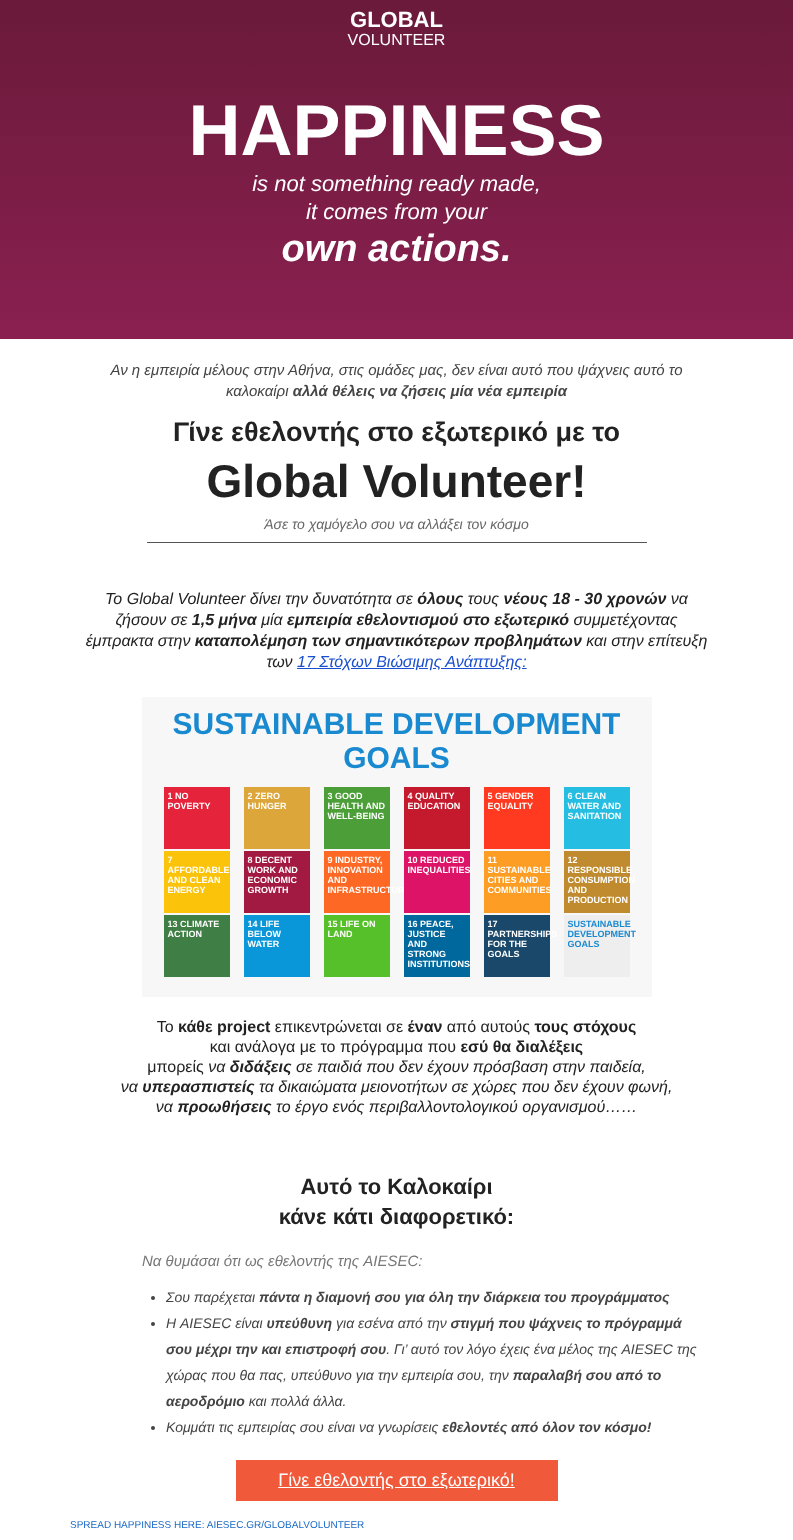GLOBAL
VOLUNTEER
HAPPINESS
is not something ready made,
it comes from your
own actions.
Αν η εμπειρία μέλους στην Αθήνα, στις ομάδες μας, δεν είναι αυτό που ψάχνεις αυτό το καλοκαίρι αλλά θέλεις να ζήσεις μία νέα εμπειρία
Γίνε εθελοντής στο εξωτερικό με το
Global Volunteer!
Άσε το χαμόγελο σου να αλλάξει τον κόσμο
Το Global Volunteer δίνει την δυνατότητα σε όλους τους νέους 18 - 30 χρονών να ζήσουν σε 1,5 μήνα μία εμπειρία εθελοντισμού στο εξωτερικό συμμετέχοντας έμπρακτα στην καταπολέμηση των σημαντικότερων προβλημάτων και στην επίτευξη των 17 Στόχων Βιώσιμης Ανάπτυξης:
SUSTAINABLE DEVELOPMENT GOALS
1 NO POVERTY
2 ZERO HUNGER
3 GOOD HEALTH AND WELL-BEING
4 QUALITY EDUCATION
5 GENDER EQUALITY
6 CLEAN WATER AND SANITATION
7 AFFORDABLE AND CLEAN ENERGY
8 DECENT WORK AND ECONOMIC GROWTH
9 INDUSTRY, INNOVATION AND INFRASTRUCTURE
10 REDUCED INEQUALITIES
11 SUSTAINABLE CITIES AND COMMUNITIES
12 RESPONSIBLE CONSUMPTION AND PRODUCTION
13 CLIMATE ACTION
14 LIFE BELOW WATER
15 LIFE ON LAND
16 PEACE, JUSTICE AND STRONG INSTITUTIONS
17 PARTNERSHIPS FOR THE GOALS
SUSTAINABLE DEVELOPMENT GOALS
Το κάθε project επικεντρώνεται σε έναν από αυτούς τους στόχους
και ανάλογα με το πρόγραμμα που εσύ θα διαλέξεις
μπορείς να διδάξεις σε παιδιά που δεν έχουν πρόσβαση στην παιδεία,
να υπερασπιστείς τα δικαιώματα μειονοτήτων σε χώρες που δεν έχουν φωνή,
να προωθήσεις το έργο ενός περιβαλλοντολογικού οργανισμού……
Αυτό το Καλοκαίρι
κάνε κάτι διαφορετικό:
Να θυμάσαι ότι ως εθελοντής της AIESEC:
Σου παρέχεται πάντα η διαμονή σου για όλη την διάρκεια του προγράμματος
Η AIESEC είναι υπεύθυνη για εσένα από την στιγμή που ψάχνεις το πρόγραμμά σου μέχρι την και επιστροφή σου. Γι’ αυτό τον λόγο έχεις ένα μέλος της AIESEC της χώρας που θα πας, υπεύθυνο για την εμπειρία σου, την παραλαβή σου από το αεροδρόμιο και πολλά άλλα.
Κομμάτι τις εμπειρίας σου είναι να γνωρίσεις εθελοντές από όλον τον κόσμο!
Γίνε εθελοντής στο εξωτερικό!
SPREAD HAPPINESS HERE: AIESEC.GR/GLOBALVOLUNTEER